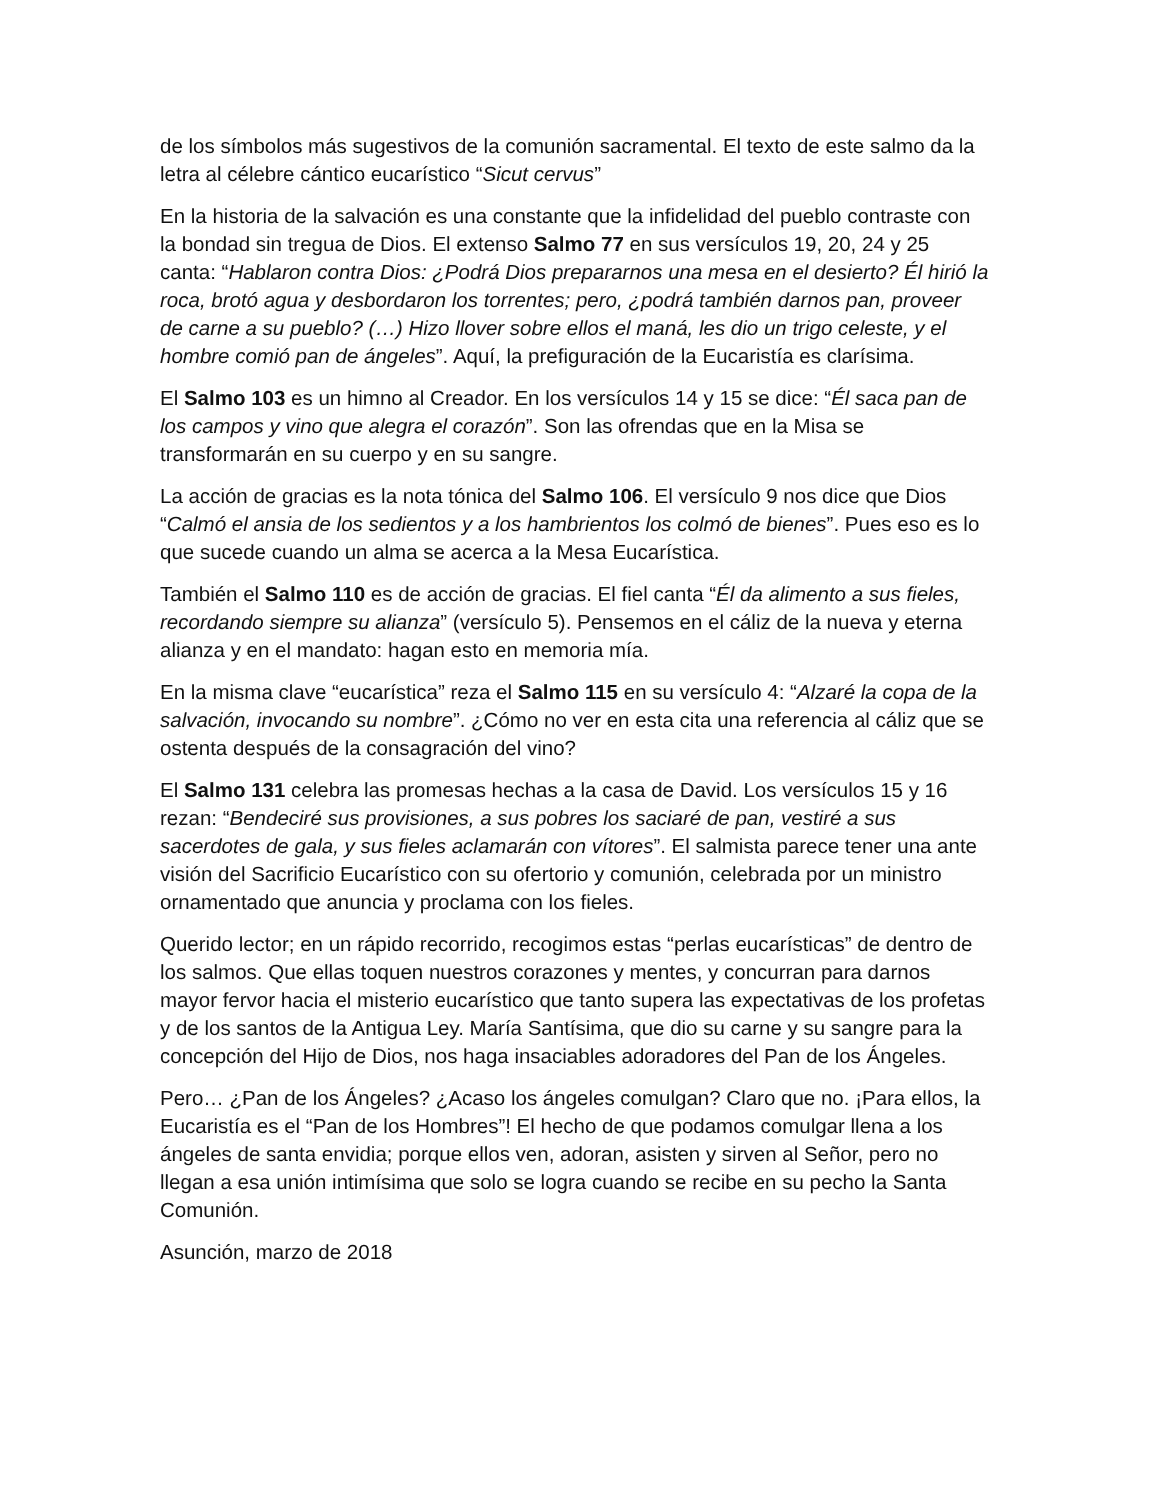de los símbolos más sugestivos de la comunión sacramental. El texto de este salmo da la letra al célebre cántico eucarístico “Sicut cervus”
En la historia de la salvación es una constante que la infidelidad del pueblo contraste con la bondad sin tregua de Dios. El extenso Salmo 77 en sus versículos 19, 20, 24 y 25 canta: “Hablaron contra Dios: ¿Podrá Dios prepararnos una mesa en el desierto? Él hirió la roca, brotó agua y desbordaron los torrentes; pero, ¿podrá también darnos pan, proveer de carne a su pueblo? (…) Hizo llover sobre ellos el maná, les dio un trigo celeste, y el hombre comió pan de ángeles”. Aquí, la prefiguración de la Eucaristía es clarísima.
El Salmo 103 es un himno al Creador. En los versículos 14 y 15 se dice: “Él saca pan de los campos y vino que alegra el corazón”. Son las ofrendas que en la Misa se transformarán en su cuerpo y en su sangre.
La acción de gracias es la nota tónica del Salmo 106. El versículo 9 nos dice que Dios “Calmó el ansia de los sedientos y a los hambrientos los colmó de bienes”. Pues eso es lo que sucede cuando un alma se acerca a la Mesa Eucarística.
También el Salmo 110 es de acción de gracias. El fiel canta “Él da alimento a sus fieles, recordando siempre su alianza” (versículo 5). Pensemos en el cáliz de la nueva y eterna alianza y en el mandato: hagan esto en memoria mía.
En la misma clave “eucarística” reza el Salmo 115 en su versículo 4: “Alzaré la copa de la salvación, invocando su nombre”. ¿Cómo no ver en esta cita una referencia al cáliz que se ostenta después de la consagración del vino?
El Salmo 131 celebra las promesas hechas a la casa de David. Los versículos 15 y 16 rezan: “Bendeciré sus provisiones, a sus pobres los saciaré de pan, vestiré a sus sacerdotes de gala, y sus fieles aclamarán con vítores”. El salmista parece tener una ante visión del Sacrificio Eucarístico con su ofertorio y comunión, celebrada por un ministro ornamentado que anuncia y proclama con los fieles.
Querido lector; en un rápido recorrido, recogimos estas “perlas eucarísticas” de dentro de los salmos. Que ellas toquen nuestros corazones y mentes, y concurran para darnos mayor fervor hacia el misterio eucarístico que tanto supera las expectativas de los profetas y de los santos de la Antigua Ley. María Santísima, que dio su carne y su sangre para la concepción del Hijo de Dios, nos haga insaciables adoradores del Pan de los Ángeles.
Pero… ¿Pan de los Ángeles? ¿Acaso los ángeles comulgan? Claro que no. ¡Para ellos, la Eucaristía es el “Pan de los Hombres”! El hecho de que podamos comulgar llena a los ángeles de santa envidia; porque ellos ven, adoran, asisten y sirven al Señor, pero no llegan a esa unión intimísima que solo se logra cuando se recibe en su pecho la Santa Comunión.
Asunción, marzo de 2018